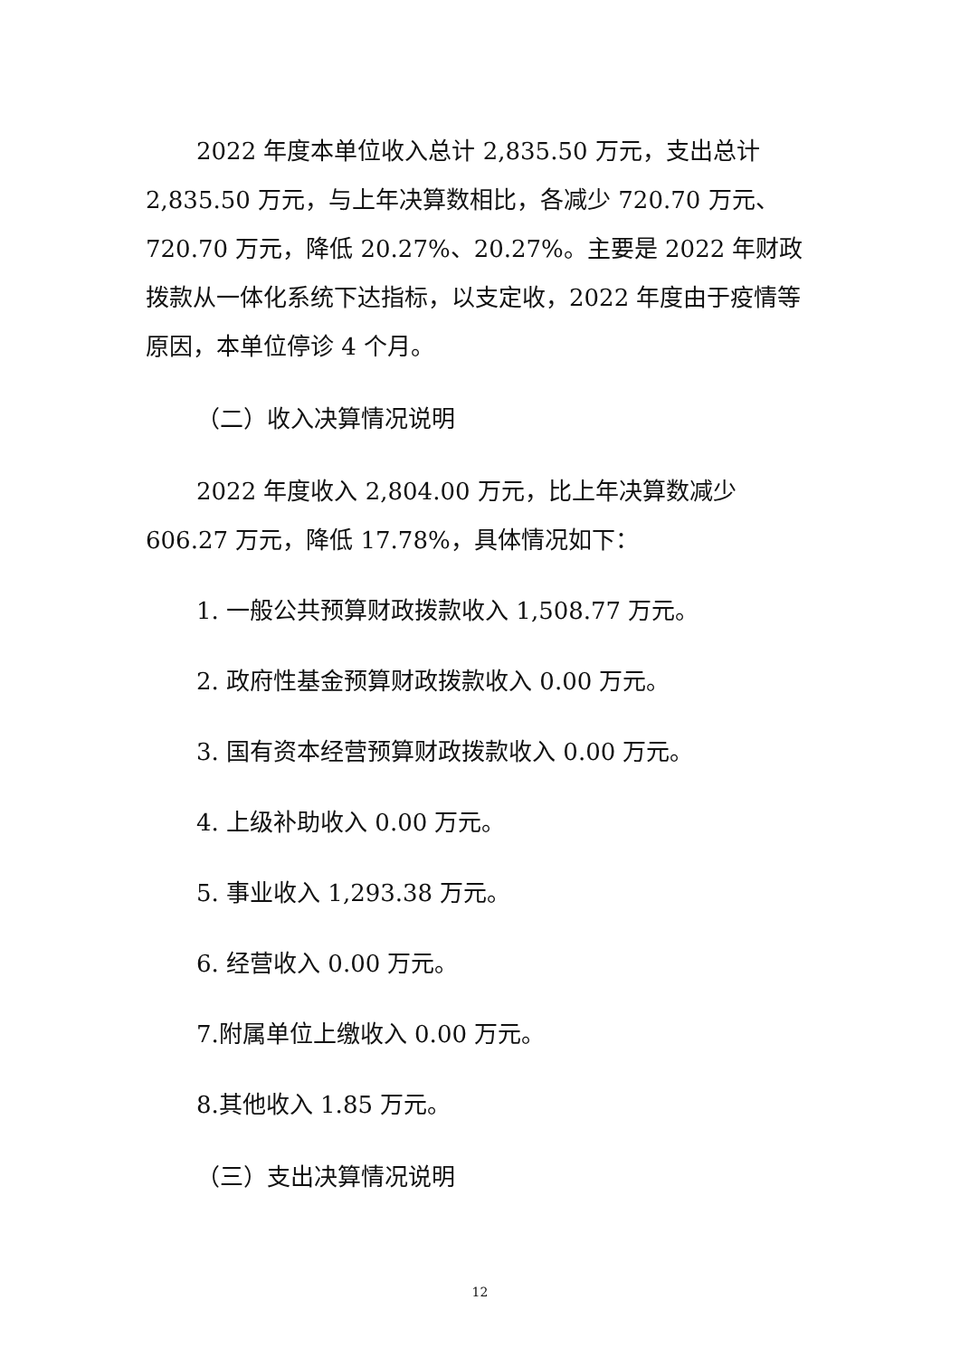2022 年度本单位收入总计 2,835.50 万元，支出总计 2,835.50 万元，与上年决算数相比，各减少 720.70 万元、720.70 万元，降低 20.27%、20.27%。主要是 2022 年财政拨款从一体化系统下达指标，以支定收，2022 年度由于疫情等原因，本单位停诊 4 个月。
（二）收入决算情况说明
2022 年度收入 2,804.00 万元，比上年决算数减少 606.27 万元，降低 17.78%，具体情况如下：
1. 一般公共预算财政拨款收入 1,508.77 万元。
2. 政府性基金预算财政拨款收入 0.00 万元。
3. 国有资本经营预算财政拨款收入 0.00 万元。
4. 上级补助收入 0.00 万元。
5. 事业收入 1,293.38 万元。
6. 经营收入 0.00 万元。
7.附属单位上缴收入 0.00 万元。
8.其他收入 1.85 万元。
（三）支出决算情况说明
12